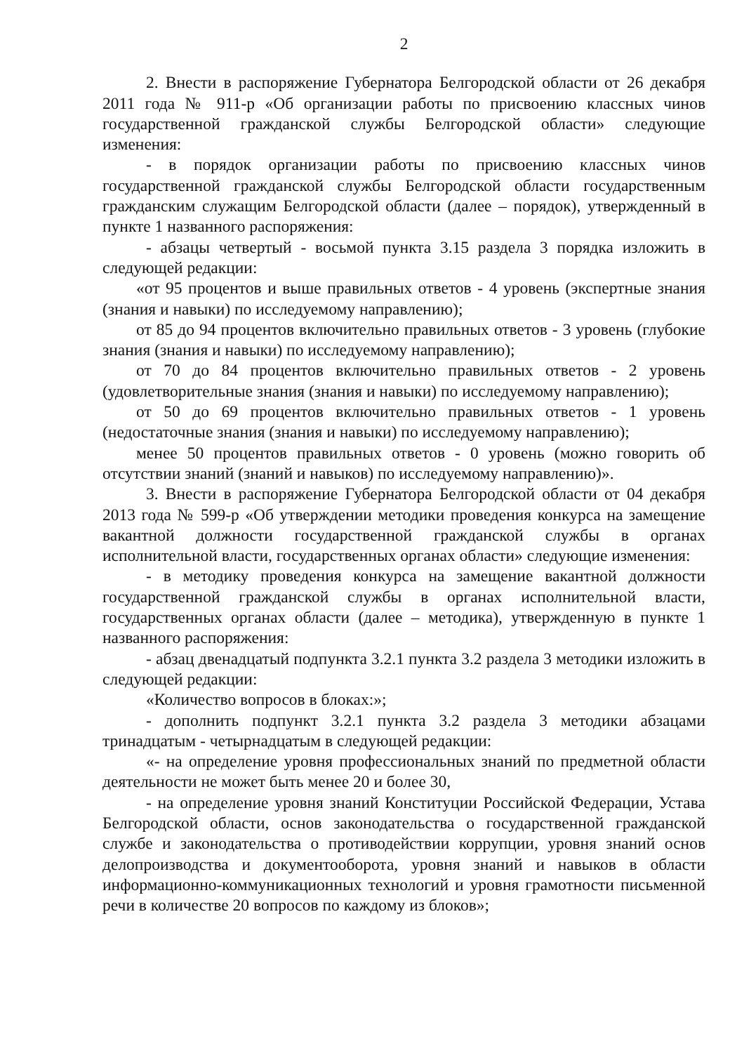2
2. Внести в распоряжение Губернатора Белгородской области от 26 декабря 2011 года № 911-р «Об организации работы по присвоению классных чинов государственной гражданской службы Белгородской области» следующие изменения:
- в порядок организации работы по присвоению классных чинов государственной гражданской службы Белгородской области государственным гражданским служащим Белгородской области (далее – порядок), утвержденный в пункте 1 названного распоряжения:
- абзацы четвертый - восьмой пункта 3.15 раздела 3 порядка изложить в следующей редакции:
«от 95 процентов и выше правильных ответов - 4 уровень (экспертные знания (знания и навыки) по исследуемому направлению);
от 85 до 94 процентов включительно правильных ответов - 3 уровень (глубокие знания (знания и навыки) по исследуемому направлению);
от 70 до 84 процентов включительно правильных ответов - 2 уровень (удовлетворительные знания (знания и навыки) по исследуемому направлению);
от 50 до 69 процентов включительно правильных ответов - 1 уровень (недостаточные знания (знания и навыки) по исследуемому направлению);
менее 50 процентов правильных ответов - 0 уровень (можно говорить об отсутствии знаний (знаний и навыков) по исследуемому направлению)».
3. Внести в распоряжение Губернатора Белгородской области от 04 декабря 2013 года № 599-р «Об утверждении методики проведения конкурса на замещение вакантной должности государственной гражданской службы в органах исполнительной власти, государственных органах области» следующие изменения:
- в методику проведения конкурса на замещение вакантной должности государственной гражданской службы в органах исполнительной власти, государственных органах области (далее – методика), утвержденную в пункте 1 названного распоряжения:
- абзац двенадцатый подпункта 3.2.1 пункта 3.2 раздела 3 методики изложить в следующей редакции:
«Количество вопросов в блоках:»;
- дополнить подпункт 3.2.1 пункта 3.2 раздела 3 методики абзацами тринадцатым - четырнадцатым в следующей редакции:
«- на определение уровня профессиональных знаний по предметной области деятельности не может быть менее 20 и более 30,
- на определение уровня знаний Конституции Российской Федерации, Устава Белгородской области, основ законодательства о государственной гражданской службе и законодательства о противодействии коррупции, уровня знаний основ делопроизводства и документооборота, уровня знаний и навыков в области информационно-коммуникационных технологий и уровня грамотности письменной речи в количестве 20 вопросов по каждому из блоков»;